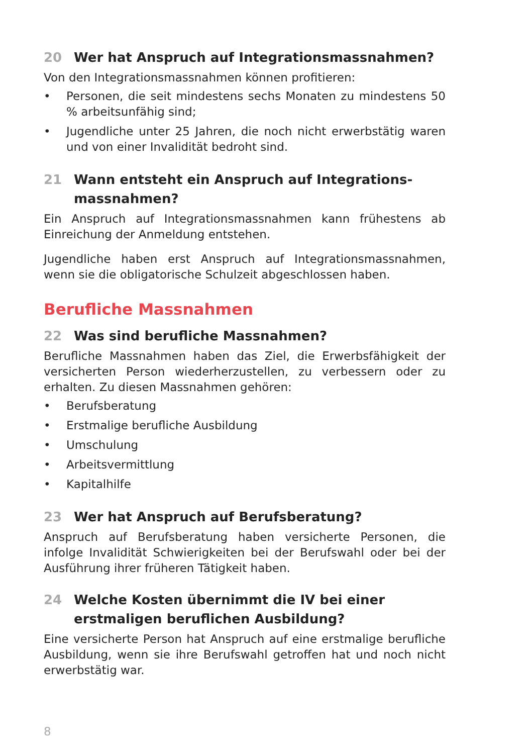20 Wer hat Anspruch auf Integrationsmassnahmen?
Von den Integrationsmassnahmen können profitieren:
• Personen, die seit mindestens sechs Monaten zu mindestens 50 % arbeitsunfähig sind;
• Jugendliche unter 25 Jahren, die noch nicht erwerbstätig waren und von einer Invalidität bedroht sind.
21 Wann entsteht ein Anspruch auf Integrations-
massnahmen?
Ein Anspruch auf Integrationsmassnahmen kann frühestens ab Einreichung der Anmeldung entstehen.
Jugendliche haben erst Anspruch auf Integrationsmassnahmen, wenn sie die obligatorische Schulzeit abgeschlossen haben.
Berufliche Massnahmen
22 Was sind berufliche Massnahmen?
Berufliche Massnahmen haben das Ziel, die Erwerbsfähigkeit der versicherten Person wiederherzustellen, zu verbessern oder zu erhalten. Zu diesen Massnahmen gehören:
• Berufsberatung
• Erstmalige berufliche Ausbildung
• Umschulung
• Arbeitsvermittlung
• Kapitalhilfe
23 Wer hat Anspruch auf Berufsberatung?
Anspruch auf Berufsberatung haben versicherte Personen, die infolge Invalidität Schwierigkeiten bei der Berufswahl oder bei der Ausführung ihrer früheren Tätigkeit haben.
24 Welche Kosten übernimmt die IV bei einer erstmaligen beruflichen Ausbildung?
Eine versicherte Person hat Anspruch auf eine erstmalige berufliche Ausbildung, wenn sie ihre Berufswahl getroffen hat und noch nicht erwerbstätig war.
8